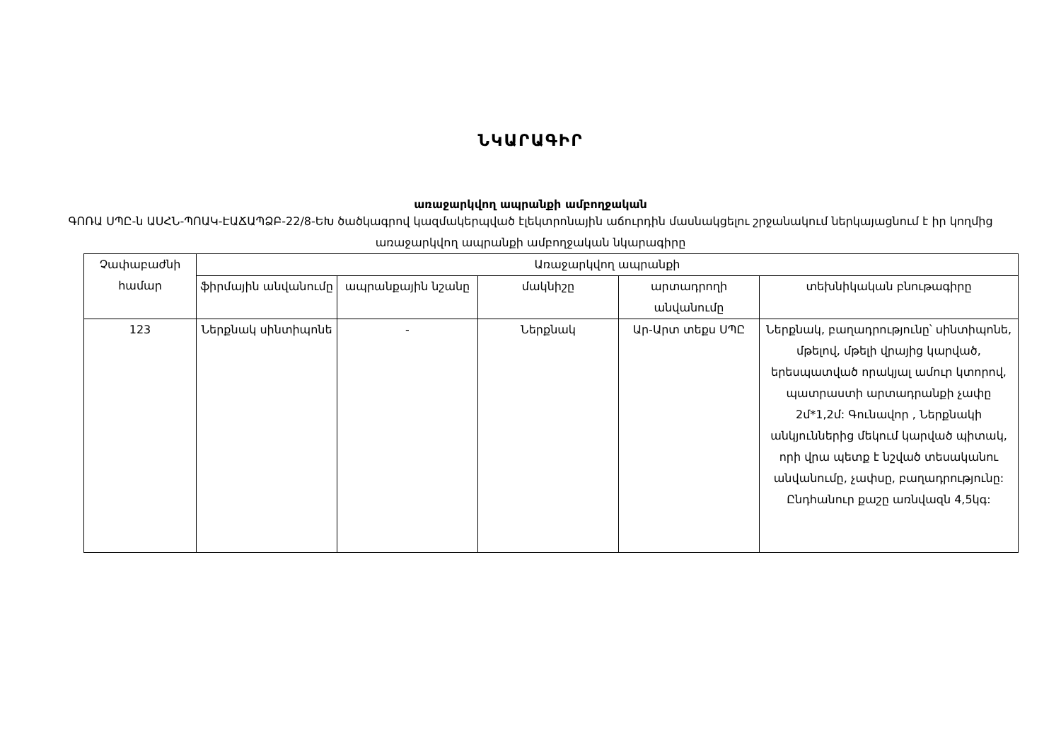ՆԿԱՐԱԳԻՐ
առաջարկվող ապրանքի ամբողջական
ԳՈՌԱ ՍՊԸ-ն ԱՍՀՆ-ՊՈԱԿ-ԷԱՃԱՊՁԲ-22/8-ԵԽ ծածկագրով կազմակերպված էլեկտրոնային աճուրդին մասնակցելու շրջանակում ներկայացնում է իր կողմից առաջարկվող ապրանքի ամբողջական նկարագիրը
| Չափաբաժնի համար | Առաջարկվող ապրանքի | | | | |
| --- | --- | --- | --- | --- | --- |
| | ֆիրմային անվանումը | ապրանքային նշանը | մակնիշը | արտադրողի անվանումը | տեխնիկական բնութագիրը |
| 123 | Ներքնակ սինտիպոնե | - | Ներքնակ | Ար-Արտ տեքս ՍՊԸ | Ներքնակ, բաղադրությունը՝ սինտիպոնե, մթելով, մթելի վրայից կարված, երեսպատված որակյալ ամուր կտորով, պատրաստի արտադրանքի չափը 2մ*1,2մ: Գունավոր , Ներքնակի անկյուններից մեկում կարված պիտակ, որի վրա պետք է նշված տեսականու անվանումը, չափսը, բաղադրությունը: Ընդհանուր քաշը առնվազն 4,5կգ: |